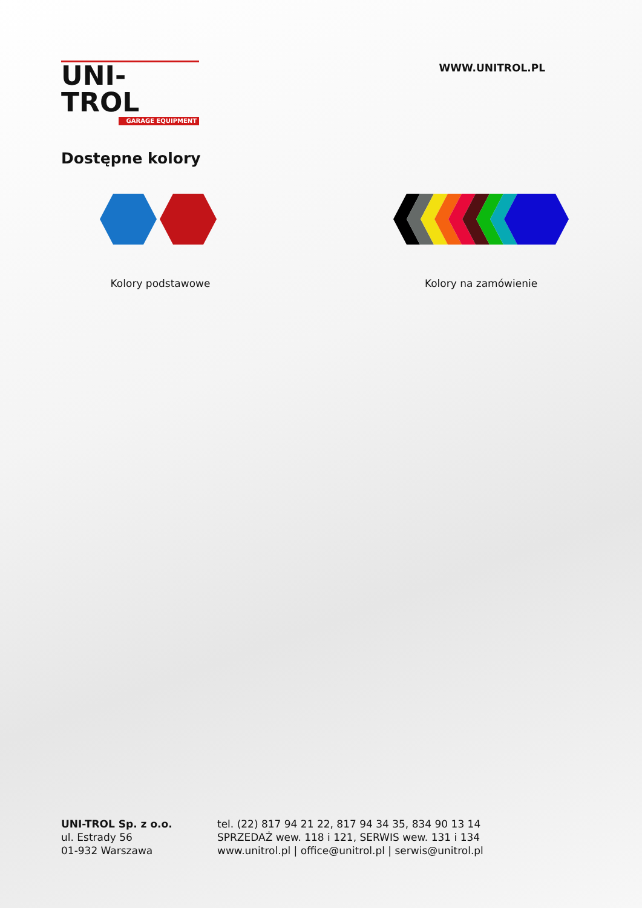UNI-TROL
GARAGE EQUIPMENT
WWW.UNITROL.PL
Dostępne kolory
Kolory podstawowe Kolory na zamówienie
UNI-TROL Sp. z o.o.
ul. Estrady 56
01-932 Warszawa
tel. (22) 817 94 21 22, 817 94 34 35, 834 90 13 14
SPRZEDAŻ wew. 118 i 121, SERWIS wew. 131 i 134
www.unitrol.pl | office@unitrol.pl | serwis@unitrol.pl